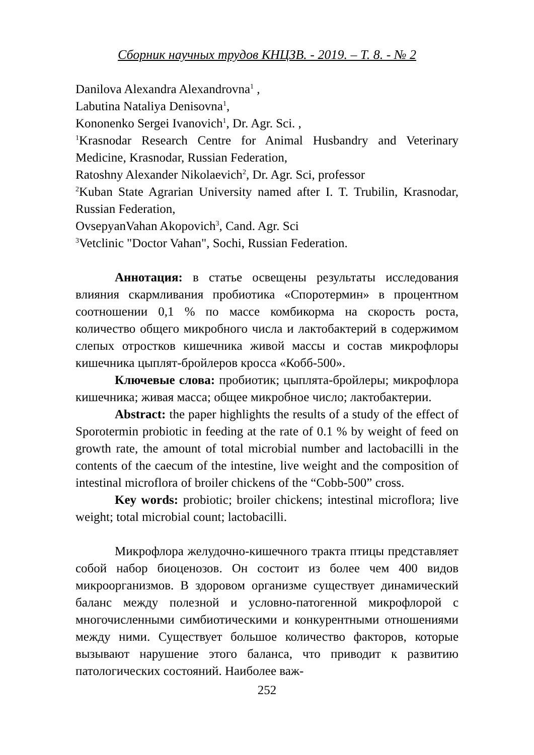Сборник научных трудов КНЦЗВ. - 2019. – Т. 8. - № 2
Danilova Alexandra Alexandrovna<sup>1</sup> ,
Labutina Nataliya Denisovna<sup>1</sup>,
Kononenko Sergei Ivanovich<sup>1</sup>, Dr. Agr. Sci. ,
<sup>1</sup> Krasnodar Research Centre for Animal Husbandry and Veterinary Medicine, Krasnodar, Russian Federation,
Ratoshny Alexander Nikolaevich<sup>2</sup>, Dr. Agr. Sci, professor
<sup>2</sup> Kuban State Agrarian University named after I. T. Trubilin, Krasnodar, Russian Federation,
OvsepyanVahan Akopovich<sup>3</sup>, Cand. Agr. Sci
<sup>3</sup> Vetclinic "Doctor Vahan", Sochi, Russian Federation.
Аннотация: в статье освещены результаты исследования влияния скармливания пробиотика «Споротермин» в процентном соотношении 0,1 % по массе комбикорма на скорость роста, количество общего микробного числа и лактобактерий в содержимом слепых отростков кишечника живой массы и состав микрофлоры кишечника цыплят-бройлеров кросса «Кобб-500».
Ключевые слова: пробиотик; цыплята-бройлеры; микрофлора кишечника; живая масса; общее микробное число; лактобактерии.
Abstract: the paper highlights the results of a study of the effect of Sporotermin probiotic in feeding at the rate of 0.1 % by weight of feed on growth rate, the amount of total microbial number and lactobacilli in the contents of the caecum of the intestine, live weight and the composition of intestinal microflora of broiler chickens of the “Cobb-500” cross.
Key words: probiotic; broiler chickens; intestinal microflora; live weight; total microbial count; lactobacilli.
Микрофлора желудочно-кишечного тракта птицы представляет собой набор биоценозов. Он состоит из более чем 400 видов микроорганизмов. В здоровом организме существует динамический баланс между полезной и условно-патогенной микрофлорой с многочисленными симбиотическими и конкурентными отношениями между ними. Существует большое количество факторов, которые вызывают нарушение этого баланса, что приводит к развитию патологических состояний. Наиболее важ-
252